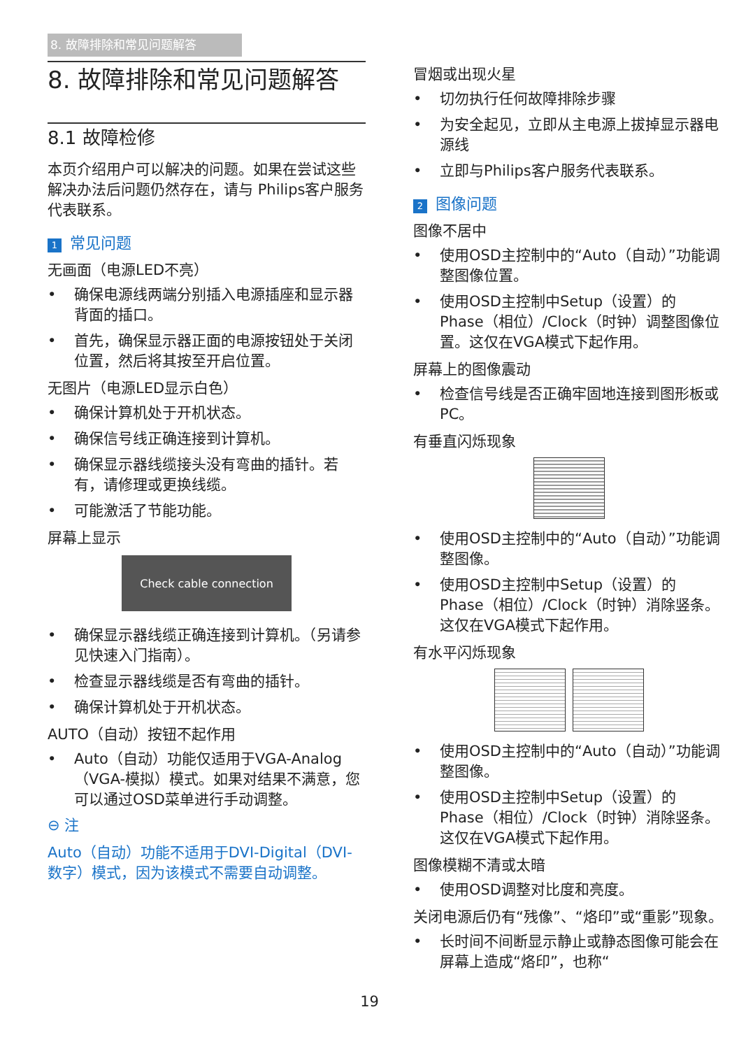8. 故障排除和常见问题解答
8. 故障排除和常见问题解答
8.1 故障检修
本页介绍用户可以解决的问题。如果在尝试这些解决办法后问题仍然存在，请与 Philips客户服务代表联系。
1 常见问题
无画面（电源LED不亮）
• 确保电源线两端分别插入电源插座和显示器背面的插口。
• 首先，确保显示器正面的电源按钮处于关闭位置，然后将其按至开启位置。
无图片（电源LED显示白色）
• 确保计算机处于开机状态。
• 确保信号线正确连接到计算机。
• 确保显示器线缆接头没有弯曲的插针。若有，请修理或更换线缆。
• 可能激活了节能功能。
屏幕上显示
Check cable connection
• 确保显示器线缆正确连接到计算机。（另请参见快速入门指南）。
• 检查显示器线缆是否有弯曲的插针。
• 确保计算机处于开机状态。
AUTO（自动）按钮不起作用
• Auto（自动）功能仅适用于VGA-Analog（VGA-模拟）模式。如果对结果不满意，您可以通过OSD菜单进行手动调整。
⊖ 注
Auto（自动）功能不适用于DVI-Digital（DVI-数字）模式，因为该模式不需要自动调整。
冒烟或出现火星
• 切勿执行任何故障排除步骤
• 为安全起见，立即从主电源上拔掉显示器电源线
• 立即与Philips客户服务代表联系。
2 图像问题
图像不居中
• 使用OSD主控制中的“Auto（自动）”功能调整图像位置。
• 使用OSD主控制中Setup（设置）的 Phase（相位）/Clock（时钟）调整图像位置。这仅在VGA模式下起作用。
屏幕上的图像震动
• 检查信号线是否正确牢固地连接到图形板或PC。
有垂直闪烁现象
• 使用OSD主控制中的“Auto（自动）”功能调整图像。
• 使用OSD主控制中Setup（设置）的 Phase（相位）/Clock（时钟）消除竖条。这仅在VGA模式下起作用。
有水平闪烁现象
• 使用OSD主控制中的“Auto（自动）”功能调整图像。
• 使用OSD主控制中Setup（设置）的 Phase（相位）/Clock（时钟）消除竖条。这仅在VGA模式下起作用。
图像模糊不清或太暗
• 使用OSD调整对比度和亮度。
关闭电源后仍有“残像”、“烙印”或“重影”现象。
• 长时间不间断显示静止或静态图像可能会在屏幕上造成“烙印”，也称“
19